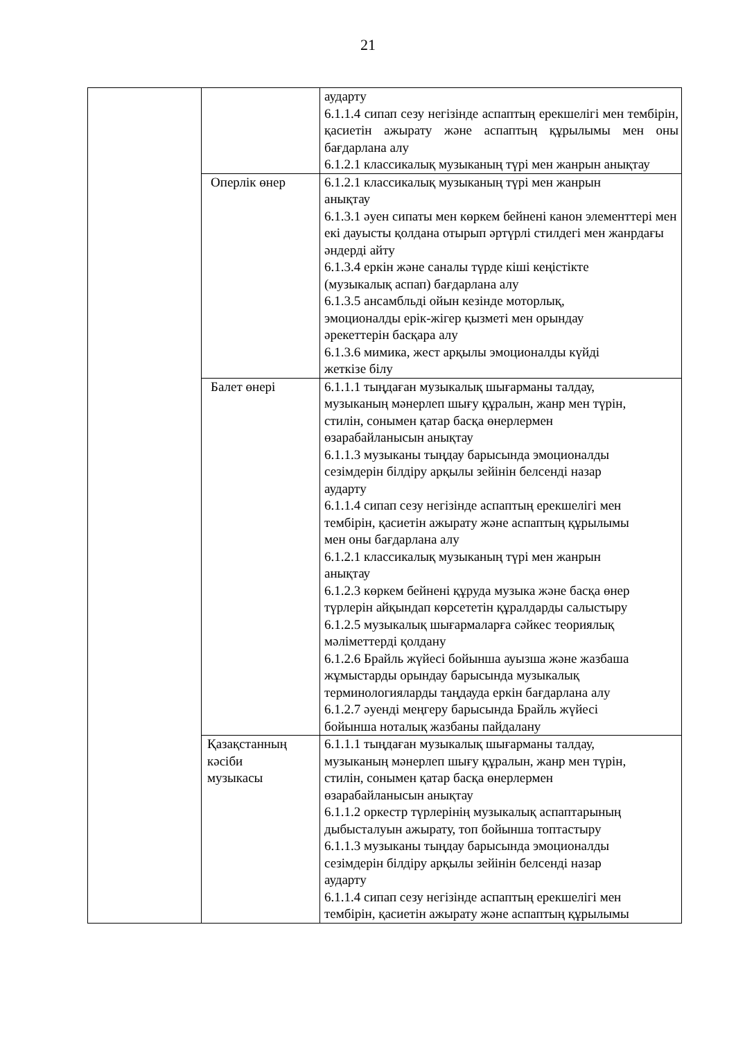21
| | | аударту 6.1.1.4 сипап сезу негізінде аспаптың ерекшелігі мен тембірін, қасиетін ажырату және аспаптың құрылымы мен оны бағдарлана алу 6.1.2.1 классикалық музыканың түрі мен жанрын анықтау |
| | Оперлік өнер | 6.1.2.1 классикалық музыканың түрі мен жанрын анықтау 6.1.3.1 әуен сипаты мен көркем бейнені канон элементтері мен екі дауысты қолдана отырып әртүрлі стилдегі мен жанрдағы әндерді айту 6.1.3.4 еркін және саналы түрде кіші кеңістікте (музыкалық аспап) бағдарлана алу 6.1.3.5 ансамбльді ойын кезінде моторлық, эмоционалды ерік-жігер қызметі мен орындау әрекеттерін басқара алу 6.1.3.6 мимика, жест арқылы эмоционалды күйді жеткізе білу |
| | Балет өнері | 6.1.1.1 тыңдаған музыкалық шығарманы талдау, музыканың мәнерлеп шығу құралын, жанр мен түрін, стилін, сонымен қатар басқа өнерлермен өзарабайланысын анықтау 6.1.1.3 музыканы тыңдау барысында эмоционалды сезімдерін білдіру арқылы зейінін белсенді назар аударту 6.1.1.4 сипап сезу негізінде аспаптың ерекшелігі мен тембірін, қасиетін ажырату және аспаптың құрылымы мен оны бағдарлана алу 6.1.2.1 классикалық музыканың түрі мен жанрын анықтау 6.1.2.3 көркем бейнені құруда музыка және басқа өнер түрлерін айқындап көрсететін құралдарды салыстыру 6.1.2.5 музыкалық шығармаларға сәйкес теориялық мәліметтерді қолдану 6.1.2.6 Брайль жүйесі бойынша ауызша және жазбаша жұмыстарды орындау барысында музыкалық терминологияларды таңдауда еркін бағдарлана алу 6.1.2.7 әуенді меңгеру барысында Брайль жүйесі бойынша ноталық жазбаны пайдалану |
| | Қазақстанның кәсіби музыкасы | 6.1.1.1 тыңдаған музыкалық шығарманы талдау, музыканың мәнерлеп шығу құралын, жанр мен түрін, стилін, сонымен қатар басқа өнерлермен өзарабайланысын анықтау 6.1.1.2 оркестр түрлерінің музыкалық аспаптарының дыбысталуын ажырату, топ бойынша топтастыру 6.1.1.3 музыканы тыңдау барысында эмоционалды сезімдерін білдіру арқылы зейінін белсенді назар аударту 6.1.1.4 сипап сезу негізінде аспаптың ерекшелігі мен тембірін, қасиетін ажырату және аспаптың құрылымы |